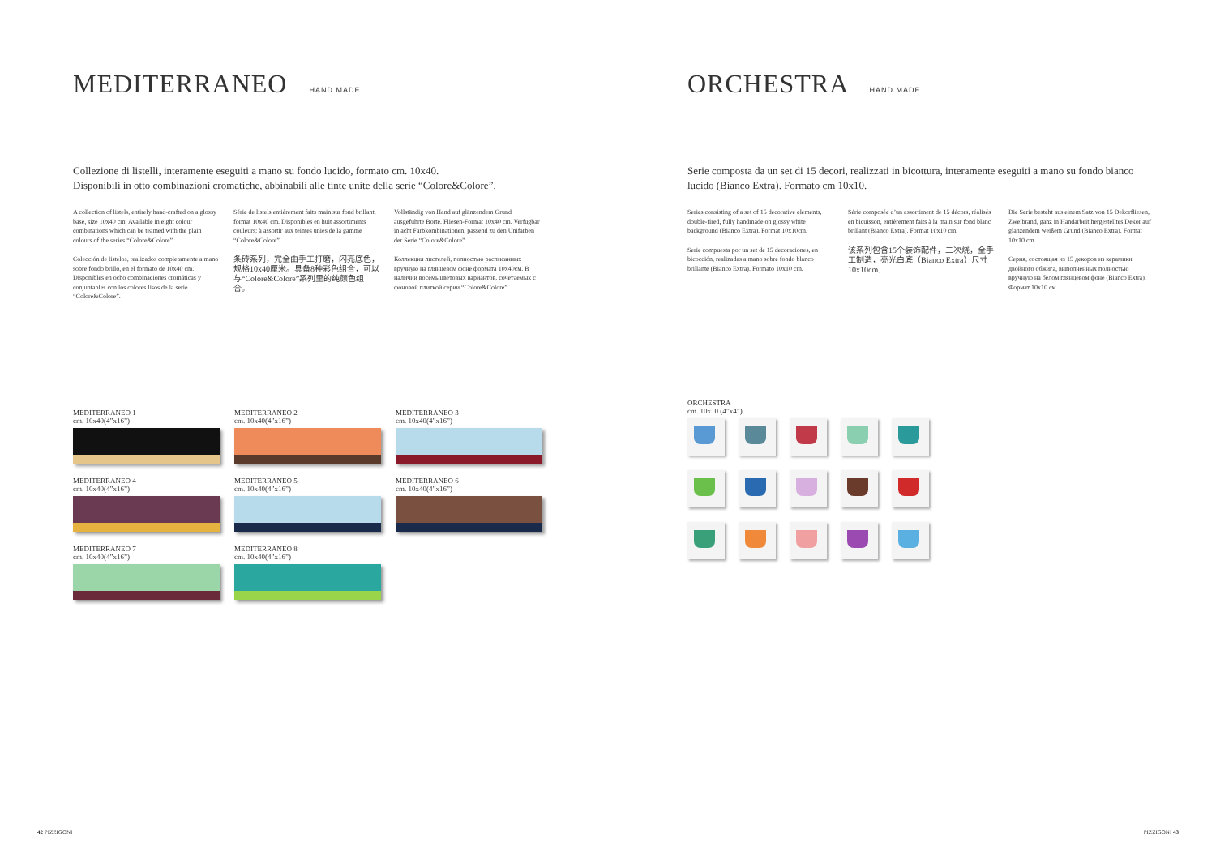MEDITERRANEO HAND MADE
Collezione di listelli, interamente eseguiti a mano su fondo lucido, formato cm. 10x40.
Disponibili in otto combinazioni cromatiche, abbinabili alle tinte unite della serie “Colore&Colore”.
A collection of listels, entirely hand-crafted on a glossy base, size 10x40 cm. Available in eight colour combinations which can be teamed with the plain colours of the series “Colore&Colore”.
Colección de listelos, realizados completamente a mano sobre fondo brillo, en el formato de 10x40 cm. Disponibles en ocho combinaciones cromáticas y conjuntables con los colores lisos de la serie “Colore&Colore”.
Série de listels entièrement faits main sur fond brillant, format 10x40 cm. Disponibles en huit assortiments couleurs; à assortir aux teintes unies de la gamme “Colore&Colore”.
条砖系列，完全由手工打磨，闪亮底色，规格10x40厘米。具备8种彩色组合，可以与“Colore&Colore”系列里的纯颜色组合。
Vollständig von Hand auf glänzendem Grund ausgeführte Borte. Fliesen-Format 10x40 cm. Verfügbar in acht Farbkombinationen, passend zu den Unifarben der Serie “Colore&Colore”.
Коллекция листелей, полностью расписанных вручную на глянцевом фоне формата 10x40см. В наличии восемь цветовых вариантов, сочетаемых с фоновой плиткой серии “Colore&Colore”.
MEDITERRANEO 1
cm. 10x40(4”x16”)
MEDITERRANEO 2
cm. 10x40(4”x16”)
MEDITERRANEO 3
cm. 10x40(4”x16”)
MEDITERRANEO 4
cm. 10x40(4”x16”)
MEDITERRANEO 5
cm. 10x40(4”x16”)
MEDITERRANEO 6
cm. 10x40(4”x16”)
MEDITERRANEO 7
cm. 10x40(4”x16”)
MEDITERRANEO 8
cm. 10x40(4”x16”)
42 PIZZIGONI
ORCHESTRA HAND MADE
Serie composta da un set di 15 decori, realizzati in bicottura, interamente eseguiti a mano su fondo bianco lucido (Bianco Extra). Formato cm 10x10.
Series consisting of a set of 15 decorative elements, double-fired, fully handmade on glossy white background (Bianco Extra). Format 10x10cm.
Serie compuesta por un set de 15 decoraciones, en bicocción, realizadas a mano sobre fondo blanco brillante (Bianco Extra). Formato 10x10 cm.
Série composée d’un assortiment de 15 décors, réalisés en bicuisson, entièrement faits à la main sur fond blanc brillant (Bianco Extra). Format 10x10 cm.
该系列包含15个装饰配件，二次烧，全手工制造，亮光白底（Bianco Extra）尺寸10x10cm.
Die Serie besteht aus einem Satz von 15 Dekorfliesen, Zweibrand, ganz in Handarbeit hergestelltes Dekor auf glänzendem weißem Grund (Bianco Extra). Format 10x10 cm.
Серия, состоящая из 15 декоров из керамики двойного обжига, выполненных полностью вручную на белом глянцевом фоне (Bianco Extra). Формат 10x10 см.
ORCHESTRA
cm. 10x10 (4”x4”)
PIZZIGONI 43